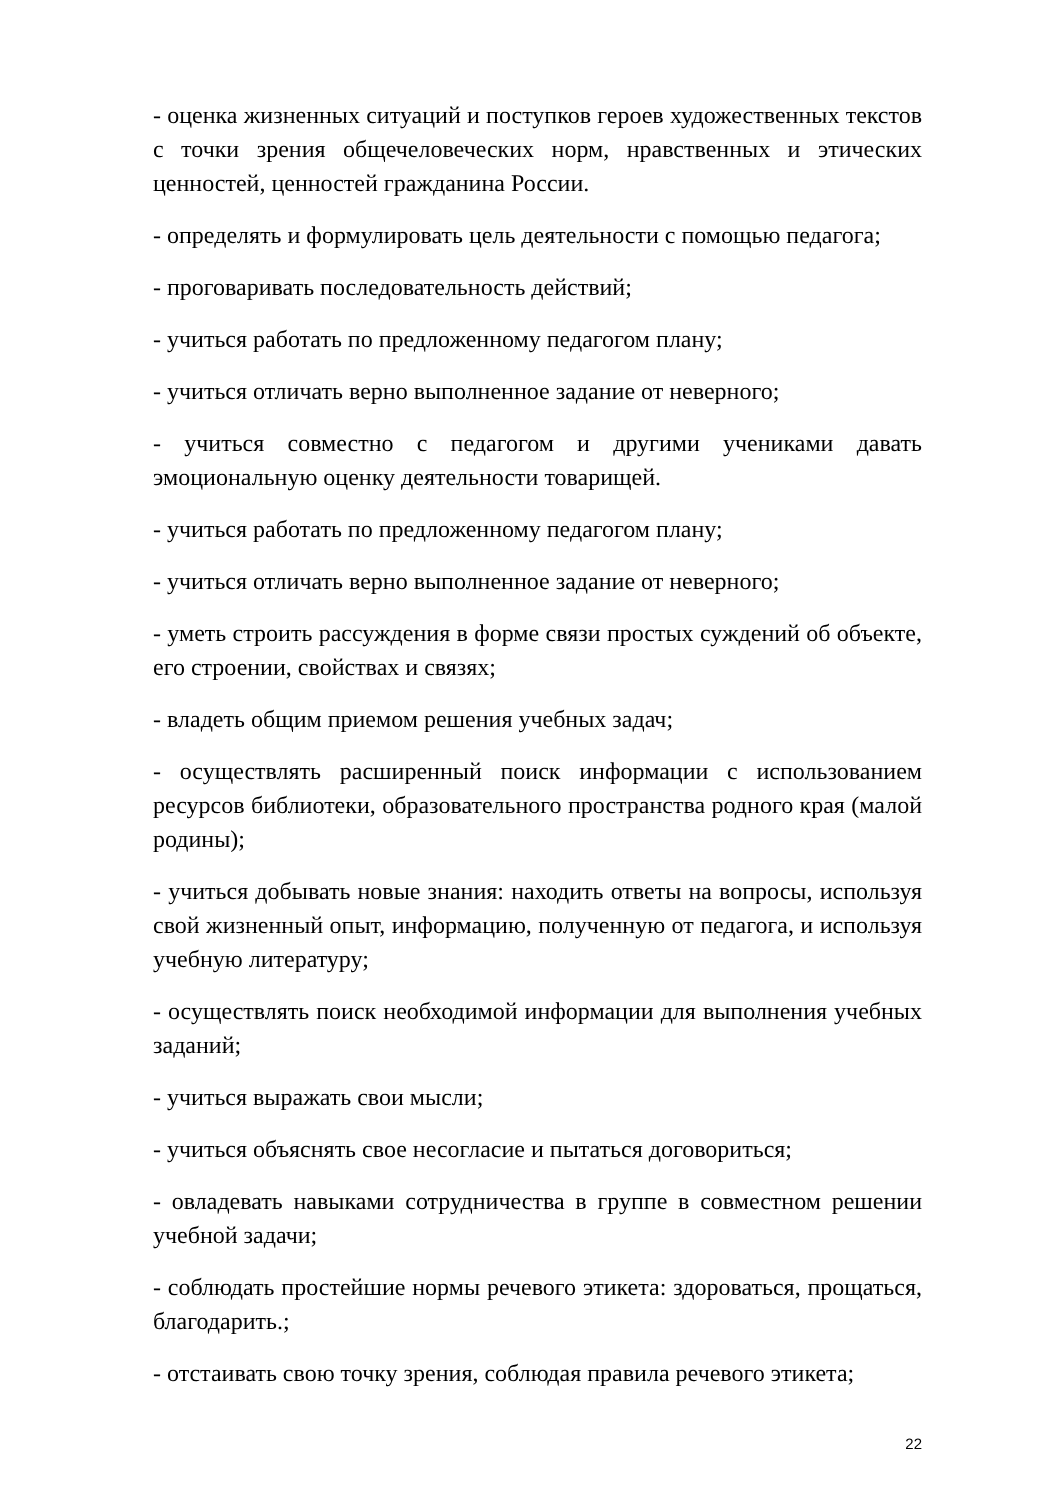- оценка жизненных ситуаций и поступков героев художественных текстов с точки зрения общечеловеческих норм, нравственных и этических ценностей, ценностей гражданина России.
- определять и формулировать цель деятельности с помощью педагога;
- проговаривать последовательность действий;
- учиться работать по предложенному педагогом плану;
- учиться отличать верно выполненное задание от неверного;
- учиться совместно с педагогом и другими учениками давать эмоциональную оценку деятельности товарищей.
- учиться работать по предложенному педагогом плану;
- учиться отличать верно выполненное задание от неверного;
- уметь строить рассуждения в форме связи простых суждений об объекте, его строении, свойствах и связях;
- владеть общим приемом решения учебных задач;
- осуществлять расширенный поиск информации с использованием ресурсов библиотеки, образовательного пространства родного края (малой родины);
- учиться добывать новые знания: находить ответы на вопросы, используя свой жизненный опыт, информацию, полученную от педагога, и используя учебную литературу;
- осуществлять поиск необходимой информации для выполнения учебных заданий;
- учиться выражать свои мысли;
- учиться объяснять свое несогласие и пытаться договориться;
- овладевать навыками сотрудничества в группе в совместном решении учебной задачи;
- соблюдать простейшие нормы речевого этикета: здороваться, прощаться, благодарить.;
- отстаивать свою точку зрения, соблюдая правила речевого этикета;
22